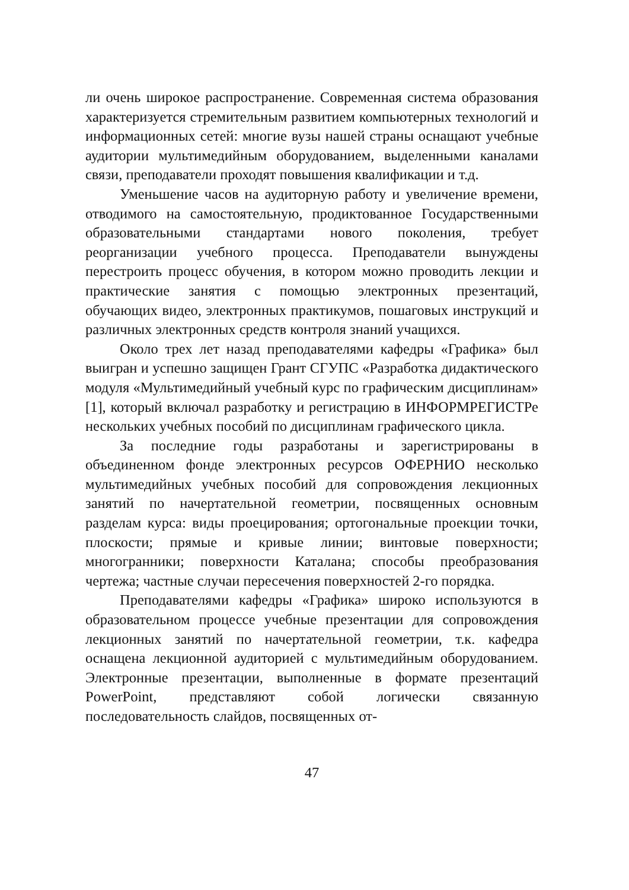ли очень широкое распространение. Современная система образования характеризуется стремительным развитием компьютерных технологий и информационных сетей: многие вузы нашей страны оснащают учебные аудитории мультимедийным оборудованием, выделенными каналами связи, преподаватели проходят повышения квалификации и т.д.
Уменьшение часов на аудиторную работу и увеличение времени, отводимого на самостоятельную, продиктованное Государственными образовательными стандартами нового поколения, требует реорганизации учебного процесса. Преподаватели вынуждены перестроить процесс обучения, в котором можно проводить лекции и практические занятия с помощью электронных презентаций, обучающих видео, электронных практикумов, пошаговых инструкций и различных электронных средств контроля знаний учащихся.
Около трех лет назад преподавателями кафедры «Графика» был выигран и успешно защищен Грант СГУПС «Разработка дидактического модуля «Мультимедийный учебный курс по графическим дисциплинам» [1], который включал разработку и регистрацию в ИНФОРМРЕГИСТРе нескольких учебных пособий по дисциплинам графического цикла.
За последние годы разработаны и зарегистрированы в объединенном фонде электронных ресурсов ОФЕРНИО несколько мультимедийных учебных пособий для сопровождения лекционных занятий по начертательной геометрии, посвященных основным разделам курса: виды проецирования; ортогональные проекции точки, плоскости; прямые и кривые линии; винтовые поверхности; многогранники; поверхности Каталана; способы преобразования чертежа; частные случаи пересечения поверхностей 2-го порядка.
Преподавателями кафедры «Графика» широко используются в образовательном процессе учебные презентации для сопровождения лекционных занятий по начертательной геометрии, т.к. кафедра оснащена лекционной аудиторией с мультимедийным оборудованием. Электронные презентации, выполненные в формате презентаций PowerPoint, представляют собой логически связанную последовательность слайдов, посвященных от-
47